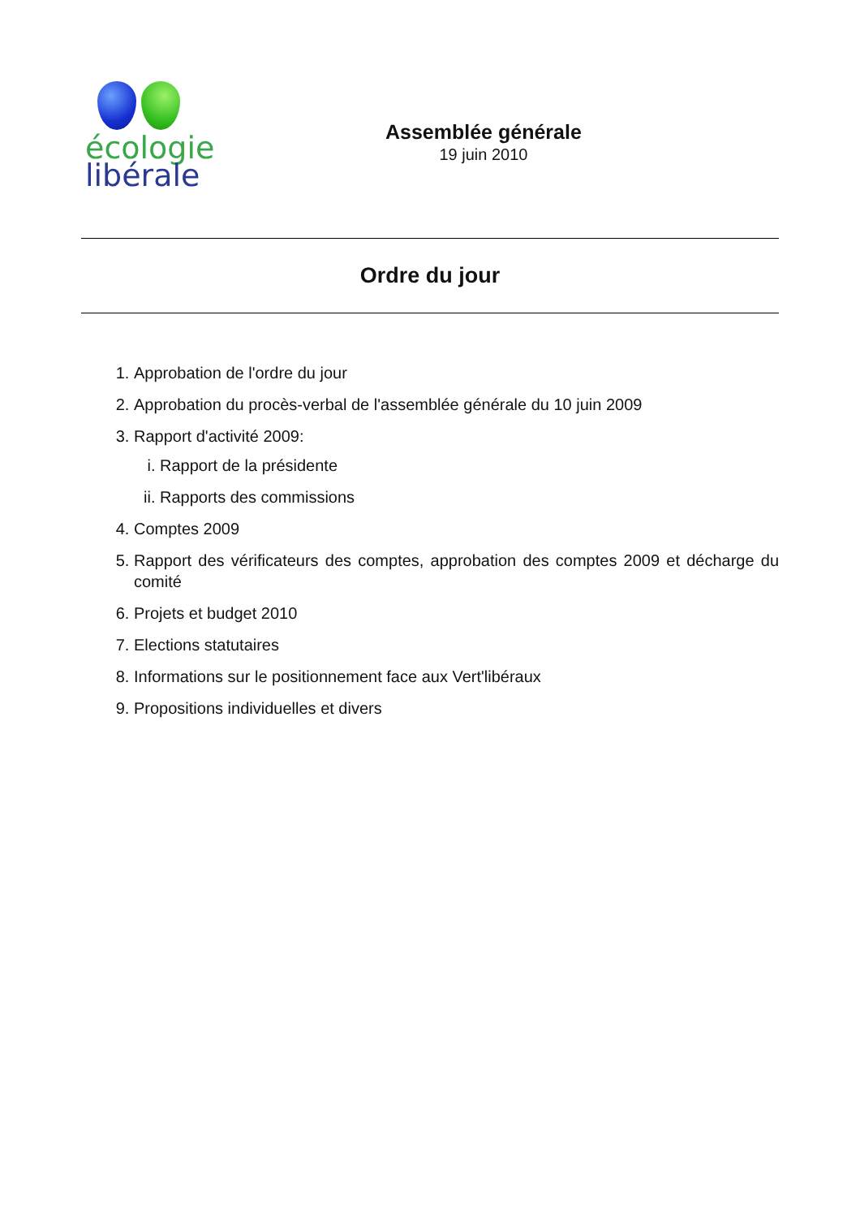écologie
libérale
Assemblée générale
19 juin 2010
Ordre du jour
1. Approbation de l'ordre du jour
2. Approbation du procès-verbal de l'assemblée générale du 10 juin 2009
3. Rapport d'activité 2009:
i. Rapport de la présidente
ii. Rapports des commissions
4. Comptes 2009
5. Rapport des vérificateurs des comptes, approbation des comptes 2009 et décharge du comité
6. Projets et budget 2010
7. Elections statutaires
8. Informations sur le positionnement face aux Vert'libéraux
9. Propositions individuelles et divers